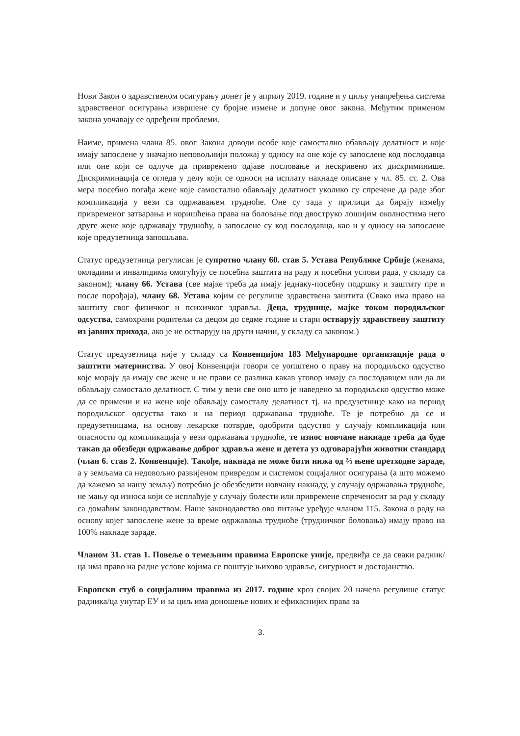Нови Закон о здравственом осигурању донет је у априлу 2019. године и у циљу унапређења система здравственог осигурања извршене су бројне измене и допуне овог закона. Међутим применом закона уочавају се одређени проблеми.
Наиме, примена члана 85. овог Закона доводи особе које самостално обављају делатност и које имају запослене у значајно неповољнији положај у односу на оне које су запослене код послодавца или оне који се одлуче да привремено одјаве пословање и нескривено их дискриминише. Дискриминација се огледа у делу који се односи на исплату накнаде описане у чл. 85. ст. 2. Ова мера посебно погађа жене које самостално обављају делатност уколико су спречене да раде због компликација у вези са одржавањем трудноће. Оне су тада у прилици да бирају између привременог затварања и коришћења права на боловање под двоструко лошијим околностима него друге жене које одржавају трудноћу, а запослене су код послодавца, као и у односу на запослене које предузетница запошљава.
Статус предузетница регулисан је супротно члану 60. став 5. Устава Републике Србије (женама, омладини и инвалидима омогућују се посебна заштита на раду и посебни услови рада, у складу са законом); члану 66. Устава (све мајке треба да имају једнаку-посебну подршку и заштиту пре и после порођаја), члану 68. Устава којим се регулише здравствена заштита (Свако има право на заштиту свог физичког и психичког здравља. Деца, труднице, мајке током породиљског одсуства, самохрани родитељи са децом до седме године и стари остварују здравствену заштиту из јавних прихода, ако је не остварују на други начин, у складу са законом.)
Статус предузетница није у складу са Конвенцијом 183 Међународне организације рада о заштити материнства. У овој Конвенцији говори се уопштено о праву на породиљско одсуство које морају да имају све жене и не прави се разлика какав уговор имају са послодавцем или да ли обављају самостало делатност. С тим у вези све оно што је наведено за породиљско одсуство може да се примени и на жене које обављају самосталу делатност тј. на предузетнице како на период породиљског одсуства тако и на период одржавања трудноће. Те је потребно да се и предузетницама, на основу лекарске потврде, одобрити одсуство у случају компликација или опасности од компликација у вези одржавања трудноће, те износ новчане накнаде треба да буде такав да обезбеди одржавање доброг здравља жене и детета уз одговарајући животни стандард (члан 6. став 2. Конвенције). Такође, накнада не може бити нижа од ⅔ њене претходне зараде, а у земљама са недовољно развијеном привредом и системом социјалног осигурања (а што можемо да кажемо за нашу земљу) потребно је обезбедити новчану накнаду, у случају одржавања трудноће, не мању од износа који се исплаћује у случају болести или привремене спреченосит за рад у складу са домаћим законодавством. Наше законодавство ово питање уређује чланом 115. Закона о раду на основу којег запослене жене за време одржавања трудноће (трудничког боловања) имају право на 100% накнаде зараде.
Чланом 31. став 1. Повеље о темељним правима Европске уније, предвиђа се да сваки радник/ца има право на радне услове којима се поштује њихово здравље, сигурност и достојанство.
Европски стуб о социјалним правима из 2017. године кроз својих 20 начела регулише статус радника/ца унутар ЕУ и за циљ има доношење нових и ефикаснијих права за
3.